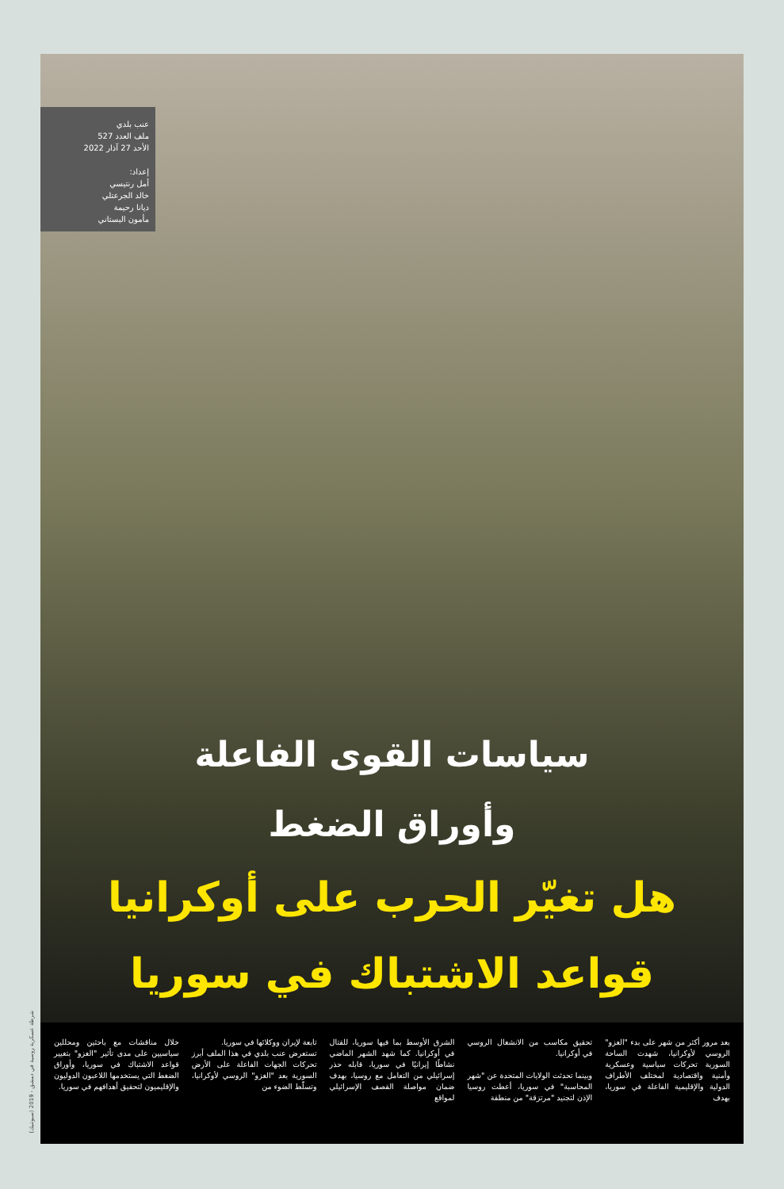عنب بلدي
ملف العدد 527
الأحد 27 آذار 2022
إعداد:
أمل رنتيسي
خالد الجرعتلي
ديانا رحيمة
مأمون البستاني
سياسات القوى الفاعلة
وأوراق الضغط
هل تغيّر الحرب على أوكرانيا
قواعد الاشتباك في سوريا
بعد مرور أكثر من شهر على بدء "الغزو" الروسي لأوكرانيا، شهدت الساحة السورية تحركات سياسية وعسكرية وأمنية واقتصادية لمختلف الأطراف الدولية والإقليمية الفاعلة في سوريا، بهدف
تحقيق مكاسب من الانشغال الروسي في أوكرانيا.
وبينما تحدثت الولايات المتحدة عن "شهر المحاسبة" في سوريا، أعطت روسيا الإذن لتجنيد "مرتزقة" من منطقة
الشرق الأوسط بما فيها سوريا، للقتال في أوكرانيا. كما شهد الشهر الماضي نشاطًا إيرانيًا في سوريا، قابله حذر إسرائيلي من التعامل مع روسيا، بهدف ضمان مواصلة القصف الإسرائيلي لمواقع
تابعة لإيران ووكلائها في سوريا.
تستعرض عنب بلدي في هذا الملف أبرز تحركات الجهات الفاعلة على الأرض السورية بعد "الغزو" الروسي لأوكرانيا، وتسلّط الضوء من
خلال مناقشات مع باحثين ومحللين سياسيين على مدى تأثير "الغزو" بتغيير قواعد الاشتباك في سوريا، وأوراق الضغط التي يستخدمها اللاعبون الدوليون والإقليميون لتحقيق أهدافهم في سوريا.
شرطة عسكرية روسية في دمشق - 2019 (سبوتنيك)